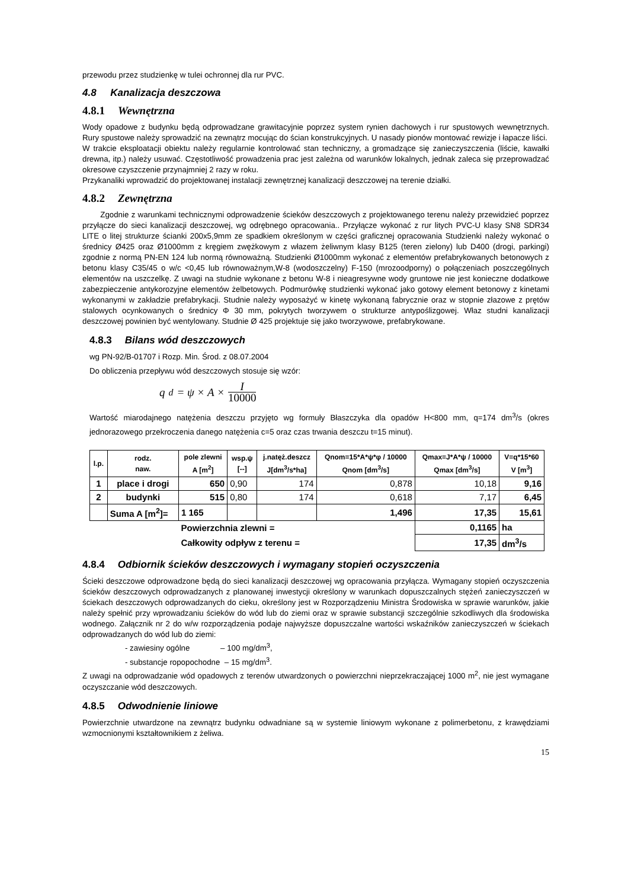przewodu przez studzienkę w tulei ochronnej dla rur PVC.
4.8 Kanalizacja deszczowa
4.8.1 Wewnętrzna
Wody opadowe z budynku będą odprowadzane grawitacyjnie poprzez system rynien dachowych i rur spustowych wewnętrznych. Rury spustowe należy sprowadzić na zewnątrz mocując do ścian konstrukcyjnych. U nasady pionów montować rewizje i łapacze liści.
W trakcie eksploatacji obiektu należy regularnie kontrolować stan techniczny, a gromadzące się zanieczyszczenia (liście, kawałki drewna, itp.) należy usuwać. Częstotliwość prowadzenia prac jest zależna od warunków lokalnych, jednak zaleca się przeprowadzać okresowe czyszczenie przynajmniej 2 razy w roku.
Przykanaliki wprowadzić do projektowanej instalacji zewnętrznej kanalizacji deszczowej na terenie działki.
4.8.2 Zewnętrzna
Zgodnie z warunkami technicznymi odprowadzenie ścieków deszczowych z projektowanego terenu należy przewidzieć poprzez przyłącze do sieci kanalizacji deszczowej, wg odrębnego opracowania.. Przyłącze wykonać z rur litych PVC-U klasy SN8 SDR34 LITE o litej strukturze ścianki 200x5,9mm ze spadkiem określonym w części graficznej opracowania Studzienki należy wykonać o średnicy Ø425 oraz Ø1000mm z kręgiem zwężkowym z włazem żeliwnym klasy B125 (teren zielony) lub D400 (drogi, parkingi) zgodnie z normą PN-EN 124 lub normą równoważną. Studzienki Ø1000mm wykonać z elementów prefabrykowanych betonowych z betonu klasy C35/45 o w/c <0,45 lub równoważnym,W-8 (wodoszczelny) F-150 (mrozoodporny) o połączeniach poszczególnych elementów na uszczelkę. Z uwagi na studnie wykonane z betonu W-8 i nieagresywne wody gruntowe nie jest konieczne dodatkowe zabezpieczenie antykorozyjne elementów żelbetowych. Podmurówkę studzienki wykonać jako gotowy element betonowy z kinetami wykonanymi w zakładzie prefabrykacji. Studnie należy wyposażyć w kinetę wykonaną fabrycznie oraz w stopnie złazowe z prętów stalowych ocynkowanych o średnicy Φ 30 mm, pokrytych tworzywem o strukturze antypoślizgowej. Właz studni kanalizacji deszczowej powinien być wentylowany. Studnie Ø 425 projektuje się jako tworzywowe, prefabrykowane.
4.8.3 Bilans wód deszczowych
wg PN-92/B-01707 i Rozp. Min. Środ. z 08.07.2004
Do obliczenia przepływu wód deszczowych stosuje się wzór:
q<sub>d</sub> = ψ × A × I 10000
Wartość miarodajnego natężenia deszczu przyjęto wg formuły Błaszczyka dla opadów H<800 mm, q=174 dm<sup>3</sup>/s (okres jednorazowego przekroczenia danego natężenia c=5 oraz czas trwania deszczu t=15 minut).
| l.p. | rodz. naw. | pole zlewni A [m<sup>2</sup>] | wsp.ψ [--] | j.natęż.deszcz J[dm<sup>3</sup>/s*ha] | Qnom=15*A*ψ*φ / 10000 Qnom [dm<sup>3</sup>/s] | Qmax=J*A*ψ / 10000 Qmax [dm<sup>3</sup>/s] | V=q*15*60 V [m<sup>3</sup>] |
| --- | --- | --- | --- | --- | --- | --- | --- |
| 1 | place i drogi | 650 | 0,90 | 174 | 0,878 | 10,18 | 9,16 |
| 2 | budynki | 515 | 0,80 | 174 | 0,618 | 7,17 | 6,45 |
| | Suma A [m<sup>2</sup>]= | 1 165 | | | 1,496 | 17,35 | 15,61 |
| | | Powierzchnia zlewni = | | | | 0,1165 | ha |
| | | Całkowity odpływ z terenu = | | | | 17,35 | dm<sup>3</sup>/s |
4.8.4 Odbiornik ścieków deszczowych i wymagany stopień oczyszczenia
Ścieki deszczowe odprowadzone będą do sieci kanalizacji deszczowej wg opracowania przyłącza. Wymagany stopień oczyszczenia ścieków deszczowych odprowadzanych z planowanej inwestycji określony w warunkach dopuszczalnych stężeń zanieczyszczeń w ściekach deszczowych odprowadzanych do cieku, określony jest w Rozporządzeniu Ministra Środowiska w sprawie warunków, jakie należy spełnić przy wprowadzaniu ścieków do wód lub do ziemi oraz w sprawie substancji szczególnie szkodliwych dla środowiska wodnego. Załącznik nr 2 do w/w rozporządzenia podaje najwyższe dopuszczalne wartości wskaźników zanieczyszczeń w ściekach odprowadzanych do wód lub do ziemi:
- zawiesiny ogólne – 100 mg/dm<sup>3</sup>,
- substancje ropopochodne – 15 mg/dm<sup>3</sup>.
Z uwagi na odprowadzanie wód opadowych z terenów utwardzonych o powierzchni nieprzekraczającej 1000 m<sup>2</sup>, nie jest wymagane oczyszczanie wód deszczowych.
4.8.5 Odwodnienie liniowe
Powierzchnie utwardzone na zewnątrz budynku odwadniane są w systemie liniowym wykonane z polimerbetonu, z krawędziami wzmocnionymi kształtownikiem z żeliwa.
15